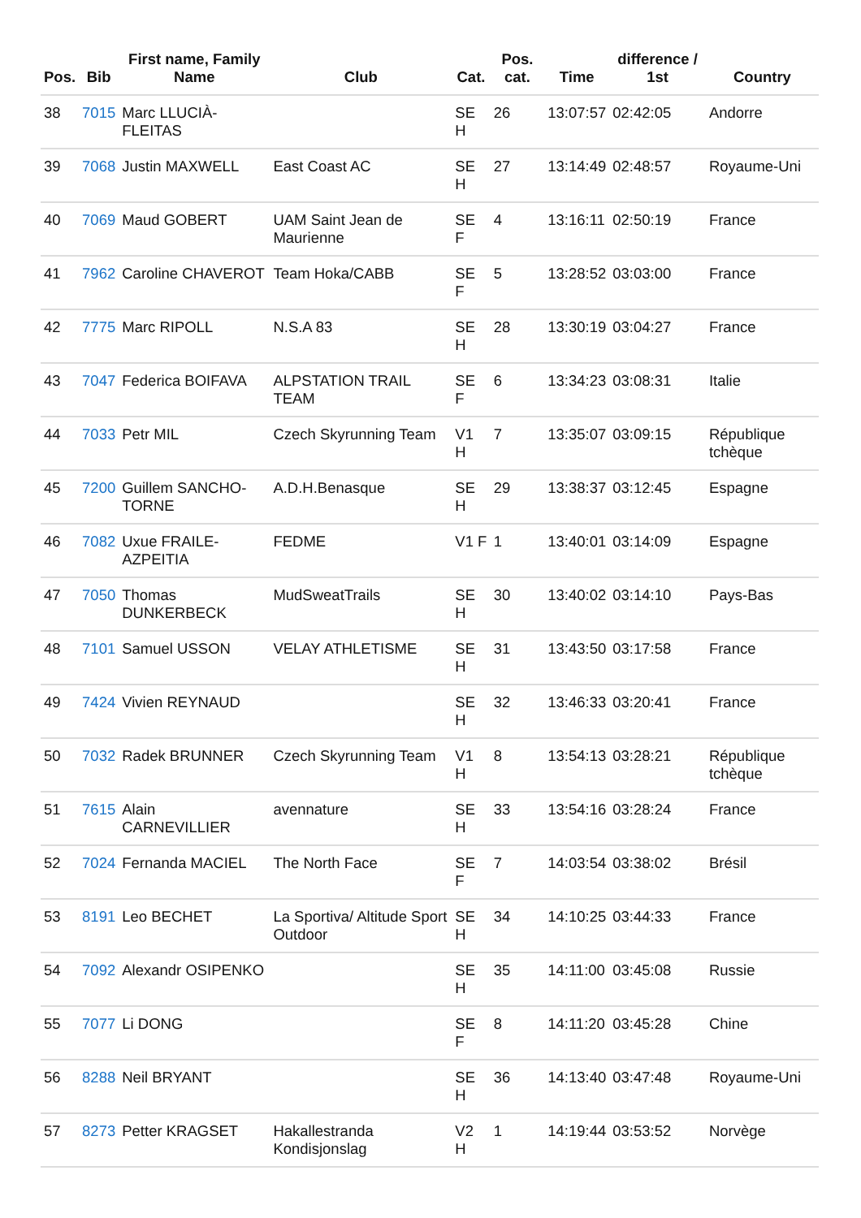| Pos. | Bib | First name, Family Name | Club | Cat. | Pos. cat. | Time | difference / 1st | Country |
| --- | --- | --- | --- | --- | --- | --- | --- | --- |
| 38 | 7015 | Marc LLUCIÀ-FLEITAS | | SE H | 26 | 13:07:57 | 02:42:05 | Andorre |
| 39 | 7068 | Justin MAXWELL | East Coast AC | SE H | 27 | 13:14:49 | 02:48:57 | Royaume-Uni |
| 40 | 7069 | Maud GOBERT | UAM Saint Jean de Maurienne | SE F | 4 | 13:16:11 | 02:50:19 | France |
| 41 | 7962 | Caroline CHAVEROT | Team Hoka/CABB | SE F | 5 | 13:28:52 | 03:03:00 | France |
| 42 | 7775 | Marc RIPOLL | N.S.A 83 | SE H | 28 | 13:30:19 | 03:04:27 | France |
| 43 | 7047 | Federica BOIFAVA | ALPSTATION TRAIL TEAM | SE F | 6 | 13:34:23 | 03:08:31 | Italie |
| 44 | 7033 | Petr MIL | Czech Skyrunning Team | V1 H | 7 | 13:35:07 | 03:09:15 | République tchèque |
| 45 | 7200 | Guillem SANCHO-TORNE | A.D.H.Benasque | SE H | 29 | 13:38:37 | 03:12:45 | Espagne |
| 46 | 7082 | Uxue FRAILE-AZPEITIA | FEDME | V1 F | 1 | 13:40:01 | 03:14:09 | Espagne |
| 47 | 7050 | Thomas DUNKERBECK | MudSweatTrails | SE H | 30 | 13:40:02 | 03:14:10 | Pays-Bas |
| 48 | 7101 | Samuel USSON | VELAY ATHLETISME | SE H | 31 | 13:43:50 | 03:17:58 | France |
| 49 | 7424 | Vivien REYNAUD | | SE H | 32 | 13:46:33 | 03:20:41 | France |
| 50 | 7032 | Radek BRUNNER | Czech Skyrunning Team | V1 H | 8 | 13:54:13 | 03:28:21 | République tchèque |
| 51 | 7615 | Alain CARNEVILLIER | avennature | SE H | 33 | 13:54:16 | 03:28:24 | France |
| 52 | 7024 | Fernanda MACIEL | The North Face | SE F | 7 | 14:03:54 | 03:38:02 | Brésil |
| 53 | 8191 | Leo BECHET | La Sportiva/ Altitude Sport Outdoor | SE H | 34 | 14:10:25 | 03:44:33 | France |
| 54 | 7092 | Alexandr OSIPENKO | | SE H | 35 | 14:11:00 | 03:45:08 | Russie |
| 55 | 7077 | Li DONG | | SE F | 8 | 14:11:20 | 03:45:28 | Chine |
| 56 | 8288 | Neil BRYANT | | SE H | 36 | 14:13:40 | 03:47:48 | Royaume-Uni |
| 57 | 8273 | Petter KRAGSET | Hakallestranda Kondisjonslag | V2 H | 1 | 14:19:44 | 03:53:52 | Norvège |